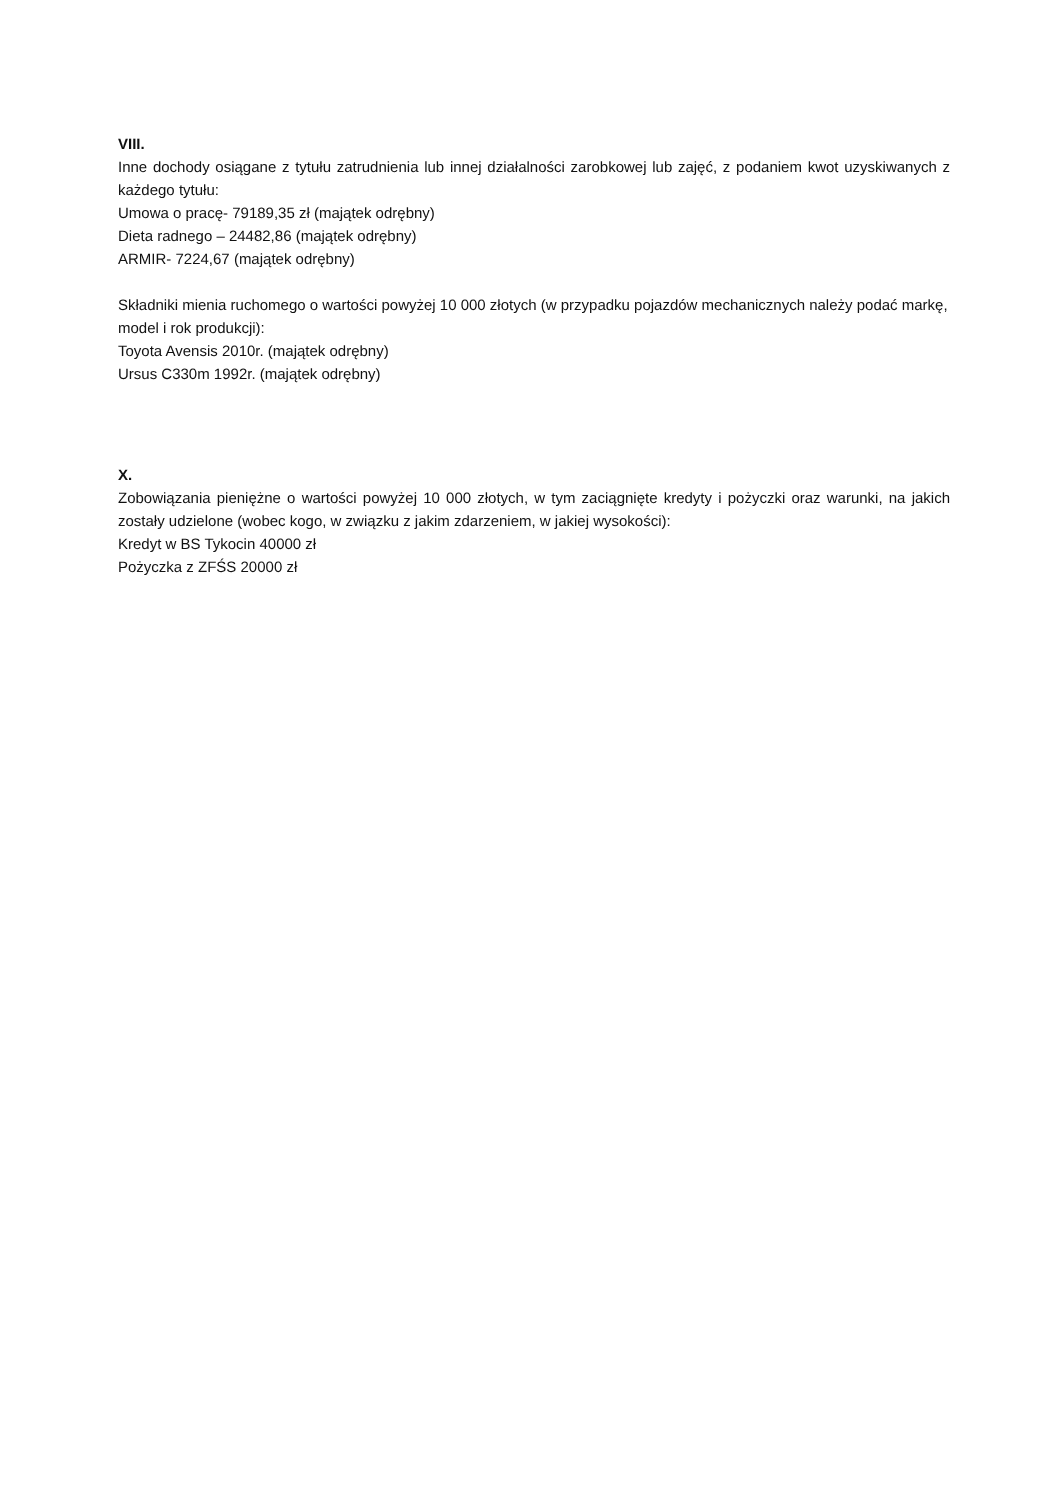VIII.
Inne dochody osiągane z tytułu zatrudnienia lub innej działalności zarobkowej lub zajęć, z podaniem kwot uzyskiwanych z każdego tytułu:
Umowa o pracę- 79189,35 zł (majątek odrębny)
Dieta radnego – 24482,86 (majątek odrębny)
ARMIR- 7224,67 (majątek odrębny)
Składniki mienia ruchomego o wartości powyżej 10 000 złotych (w przypadku pojazdów mechanicznych należy podać markę, model i rok produkcji):
Toyota Avensis 2010r. (majątek odrębny)
Ursus C330m 1992r. (majątek odrębny)
X.
Zobowiązania pieniężne o wartości powyżej 10 000 złotych, w tym zaciągnięte kredyty i pożyczki oraz warunki, na jakich zostały udzielone (wobec kogo, w związku z jakim zdarzeniem, w jakiej wysokości):
Kredyt w BS Tykocin 40000 zł
Pożyczka z ZFŚS 20000 zł